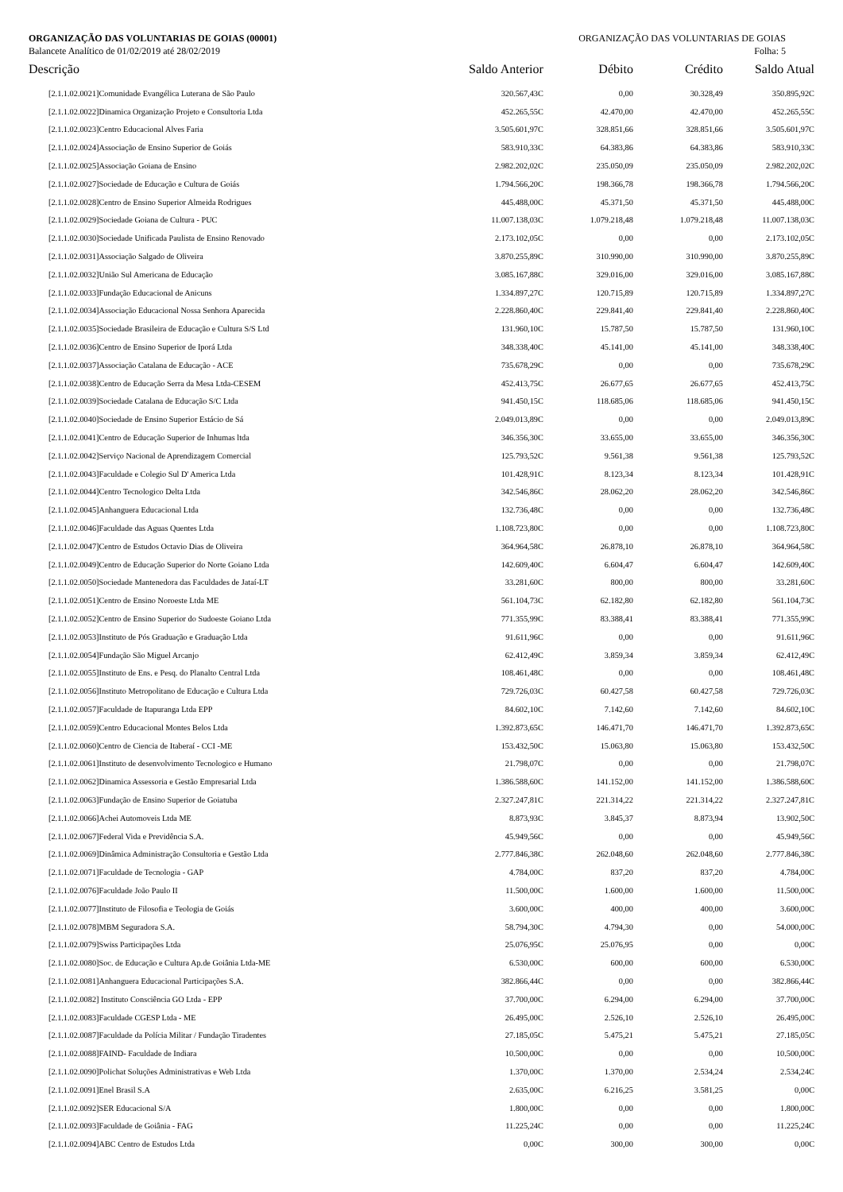ORGANIZAÇÃO DAS VOLUNTARIAS DE GOIAS (00001)
Balancete Analítico de 01/02/2019 até 28/02/2019
ORGANIZAÇÃO DAS VOLUNTARIAS DE GOIAS
Folha: 5
| Descrição | Saldo Anterior | Débito | Crédito | Saldo Atual |
| --- | --- | --- | --- | --- |
| [2.1.1.02.0021]Comunidade Evangélica Luterana de São Paulo | 320.567,43C | 0,00 | 30.328,49 | 350.895,92C |
| [2.1.1.02.0022]Dinamica Organização Projeto e Consultoria Ltda | 452.265,55C | 42.470,00 | 42.470,00 | 452.265,55C |
| [2.1.1.02.0023]Centro Educacional Alves Faria | 3.505.601,97C | 328.851,66 | 328.851,66 | 3.505.601,97C |
| [2.1.1.02.0024]Associação de Ensino Superior de Goiás | 583.910,33C | 64.383,86 | 64.383,86 | 583.910,33C |
| [2.1.1.02.0025]Associação Goiana de Ensino | 2.982.202,02C | 235.050,09 | 235.050,09 | 2.982.202,02C |
| [2.1.1.02.0027]Sociedade de Educação e Cultura de Goiás | 1.794.566,20C | 198.366,78 | 198.366,78 | 1.794.566,20C |
| [2.1.1.02.0028]Centro de Ensino Superior Almeida Rodrigues | 445.488,00C | 45.371,50 | 45.371,50 | 445.488,00C |
| [2.1.1.02.0029]Sociedade Goiana de Cultura - PUC | 11.007.138,03C | 1.079.218,48 | 1.079.218,48 | 11.007.138,03C |
| [2.1.1.02.0030]Sociedade Unificada Paulista de Ensino Renovado | 2.173.102,05C | 0,00 | 0,00 | 2.173.102,05C |
| [2.1.1.02.0031]Associação Salgado de Oliveira | 3.870.255,89C | 310.990,00 | 310.990,00 | 3.870.255,89C |
| [2.1.1.02.0032]União Sul Americana de Educação | 3.085.167,88C | 329.016,00 | 329.016,00 | 3.085.167,88C |
| [2.1.1.02.0033]Fundação Educacional de Anicuns | 1.334.897,27C | 120.715,89 | 120.715,89 | 1.334.897,27C |
| [2.1.1.02.0034]Associação Educacional Nossa Senhora Aparecida | 2.228.860,40C | 229.841,40 | 229.841,40 | 2.228.860,40C |
| [2.1.1.02.0035]Sociedade Brasileira de Educação e Cultura S/S Ltd | 131.960,10C | 15.787,50 | 15.787,50 | 131.960,10C |
| [2.1.1.02.0036]Centro de Ensino Superior de Iporá Ltda | 348.338,40C | 45.141,00 | 45.141,00 | 348.338,40C |
| [2.1.1.02.0037]Associação Catalana de Educação - ACE | 735.678,29C | 0,00 | 0,00 | 735.678,29C |
| [2.1.1.02.0038]Centro de Educação Serra da Mesa Ltda-CESEM | 452.413,75C | 26.677,65 | 26.677,65 | 452.413,75C |
| [2.1.1.02.0039]Sociedade Catalana de Educação S/C Ltda | 941.450,15C | 118.685,06 | 118.685,06 | 941.450,15C |
| [2.1.1.02.0040]Sociedade de Ensino Superior Estácio de Sá | 2.049.013,89C | 0,00 | 0,00 | 2.049.013,89C |
| [2.1.1.02.0041]Centro de Educação Superior de Inhumas ltda | 346.356,30C | 33.655,00 | 33.655,00 | 346.356,30C |
| [2.1.1.02.0042]Serviço Nacional de Aprendizagem Comercial | 125.793,52C | 9.561,38 | 9.561,38 | 125.793,52C |
| [2.1.1.02.0043]Faculdade e Colegio Sul D' America Ltda | 101.428,91C | 8.123,34 | 8.123,34 | 101.428,91C |
| [2.1.1.02.0044]Centro Tecnologico Delta Ltda | 342.546,86C | 28.062,20 | 28.062,20 | 342.546,86C |
| [2.1.1.02.0045]Anhanguera Educacional Ltda | 132.736,48C | 0,00 | 0,00 | 132.736,48C |
| [2.1.1.02.0046]Faculdade das Aguas Quentes Ltda | 1.108.723,80C | 0,00 | 0,00 | 1.108.723,80C |
| [2.1.1.02.0047]Centro de Estudos Octavio Dias de Oliveira | 364.964,58C | 26.878,10 | 26.878,10 | 364.964,58C |
| [2.1.1.02.0049]Centro de Educação Superior do Norte Goiano Ltda | 142.609,40C | 6.604,47 | 6.604,47 | 142.609,40C |
| [2.1.1.02.0050]Sociedade Mantenedora das Faculdades de Jataí-LT | 33.281,60C | 800,00 | 800,00 | 33.281,60C |
| [2.1.1.02.0051]Centro de Ensino Noroeste Ltda ME | 561.104,73C | 62.182,80 | 62.182,80 | 561.104,73C |
| [2.1.1.02.0052]Centro de Ensino Superior do Sudoeste Goiano Ltda | 771.355,99C | 83.388,41 | 83.388,41 | 771.355,99C |
| [2.1.1.02.0053]Instituto de Pós Graduação e Graduação Ltda | 91.611,96C | 0,00 | 0,00 | 91.611,96C |
| [2.1.1.02.0054]Fundação São Miguel Arcanjo | 62.412,49C | 3.859,34 | 3.859,34 | 62.412,49C |
| [2.1.1.02.0055]Instituto de Ens. e Pesq. do Planalto Central Ltda | 108.461,48C | 0,00 | 0,00 | 108.461,48C |
| [2.1.1.02.0056]Instituto Metropolitano de Educação e Cultura Ltda | 729.726,03C | 60.427,58 | 60.427,58 | 729.726,03C |
| [2.1.1.02.0057]Faculdade de Itapuranga Ltda EPP | 84.602,10C | 7.142,60 | 7.142,60 | 84.602,10C |
| [2.1.1.02.0059]Centro Educacional Montes Belos Ltda | 1.392.873,65C | 146.471,70 | 146.471,70 | 1.392.873,65C |
| [2.1.1.02.0060]Centro de Ciencia de Itaberaí - CCI -ME | 153.432,50C | 15.063,80 | 15.063,80 | 153.432,50C |
| [2.1.1.02.0061]Instituto de desenvolvimento Tecnologico e Humano | 21.798,07C | 0,00 | 0,00 | 21.798,07C |
| [2.1.1.02.0062]Dinamica Assessoria e Gestão Empresarial Ltda | 1.386.588,60C | 141.152,00 | 141.152,00 | 1.386.588,60C |
| [2.1.1.02.0063]Fundação de Ensino Superior de Goiatuba | 2.327.247,81C | 221.314,22 | 221.314,22 | 2.327.247,81C |
| [2.1.1.02.0066]Achei Automoveis Ltda ME | 8.873,93C | 3.845,37 | 8.873,94 | 13.902,50C |
| [2.1.1.02.0067]Federal Vida e Previdência S.A. | 45.949,56C | 0,00 | 0,00 | 45.949,56C |
| [2.1.1.02.0069]Dinâmica Administração Consultoria e Gestão Ltda | 2.777.846,38C | 262.048,60 | 262.048,60 | 2.777.846,38C |
| [2.1.1.02.0071]Faculdade de Tecnologia - GAP | 4.784,00C | 837,20 | 837,20 | 4.784,00C |
| [2.1.1.02.0076]Faculdade João Paulo II | 11.500,00C | 1.600,00 | 1.600,00 | 11.500,00C |
| [2.1.1.02.0077]Instituto de Filosofia e Teologia de Goiás | 3.600,00C | 400,00 | 400,00 | 3.600,00C |
| [2.1.1.02.0078]MBM Seguradora S.A. | 58.794,30C | 4.794,30 | 0,00 | 54.000,00C |
| [2.1.1.02.0079]Swiss Participações Ltda | 25.076,95C | 25.076,95 | 0,00 | 0,00C |
| [2.1.1.02.0080]Soc. de Educação e Cultura Ap.de Goiânia Ltda-ME | 6.530,00C | 600,00 | 600,00 | 6.530,00C |
| [2.1.1.02.0081]Anhanguera Educacional Participações S.A. | 382.866,44C | 0,00 | 0,00 | 382.866,44C |
| [2.1.1.02.0082] Instituto Consciência GO Ltda - EPP | 37.700,00C | 6.294,00 | 6.294,00 | 37.700,00C |
| [2.1.1.02.0083]Faculdade CGESP Ltda - ME | 26.495,00C | 2.526,10 | 2.526,10 | 26.495,00C |
| [2.1.1.02.0087]Faculdade da Polícia Militar / Fundação Tiradentes | 27.185,05C | 5.475,21 | 5.475,21 | 27.185,05C |
| [2.1.1.02.0088]FAIND- Faculdade de Indiara | 10.500,00C | 0,00 | 0,00 | 10.500,00C |
| [2.1.1.02.0090]Polichat Soluções Administrativas e Web Ltda | 1.370,00C | 1.370,00 | 2.534,24 | 2.534,24C |
| [2.1.1.02.0091]Enel Brasil S.A | 2.635,00C | 6.216,25 | 3.581,25 | 0,00C |
| [2.1.1.02.0092]SER Educacional S/A | 1.800,00C | 0,00 | 0,00 | 1.800,00C |
| [2.1.1.02.0093]Faculdade de Goiânia - FAG | 11.225,24C | 0,00 | 0,00 | 11.225,24C |
| [2.1.1.02.0094]ABC Centro de Estudos Ltda | 0,00C | 300,00 | 300,00 | 0,00C |